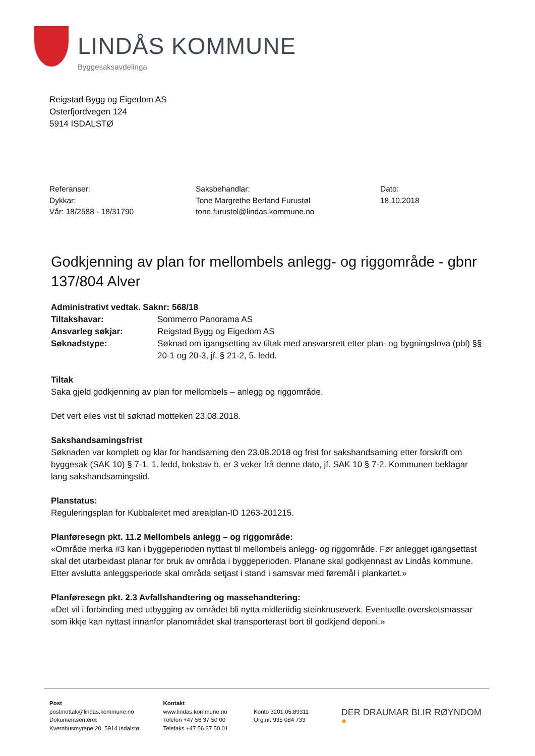LINDÅS KOMMUNE
Byggesaksavdelinga
Reigstad Bygg og Eigedom AS
Osterfjordvegen 124
5914 ISDALSTØ
Referanser:
Dykkar:
Vår: 18/2588 - 18/31790
Saksbehandlar:
Tone Margrethe Berland Furustøl
tone.furustol@lindas.kommune.no
Dato:
18.10.2018
Godkjenning av plan for mellombels anlegg- og riggområde - gbnr 137/804 Alver
Administrativt vedtak. Saknr: 568/18
Tiltakshavar: Sommerro Panorama AS
Ansvarleg søkjar: Reigstad Bygg og Eigedom AS
Søknadstype: Søknad om igangsetting av tiltak med ansvarsrett etter plan- og bygningslova (pbl) §§ 20-1 og 20-3, jf. § 21-2, 5. ledd.
Tiltak
Saka gjeld godkjenning av plan for mellombels – anlegg og riggområde.
Det vert elles vist til søknad motteken 23.08.2018.
Sakshandsamingsfrist
Søknaden var komplett og klar for handsaming den 23.08.2018 og frist for sakshandsaming etter forskrift om byggesak (SAK 10) § 7-1, 1. ledd, bokstav b, er 3 veker frå denne dato, jf. SAK 10 § 7-2. Kommunen beklagar lang sakshandsamingstid.
Planstatus:
Reguleringsplan for Kubbaleitet med arealplan-ID 1263-201215.
Planføresegn pkt. 11.2 Mellombels anlegg – og riggområde:
«Område merka #3 kan i byggeperioden nyttast til mellombels anlegg- og riggområde. Før anlegget igangsettast skal det utarbeidast planar for bruk av områda i byggeperioden. Planane skal godkjennast av Lindås kommune. Etter avslutta anleggsperiode skal områda setjast i stand i samsvar med føremål i plankartet.»
Planføresegn pkt. 2.3 Avfallshandtering og massehandtering:
«Det vil i forbinding med utbygging av området bli nytta midlertidig steinknuseverk. Eventuelle overskotsmassar som ikkje kan nyttast innanfor planområdet skal transporterast bort til godkjend deponi.»
Post
postmottak@lindas.kommune.no
Dokumentsenteret
Kvernhusmyrane 20, 5914 Isdalstø
Kontakt
www.lindas.kommune.no
Telefon +47 56 37 50 00
Telefaks +47 56 37 50 01
Konto 3201.05.89311
Org.nr. 935 084 733
DER DRAUMAR BLIR RØYNDOM ●